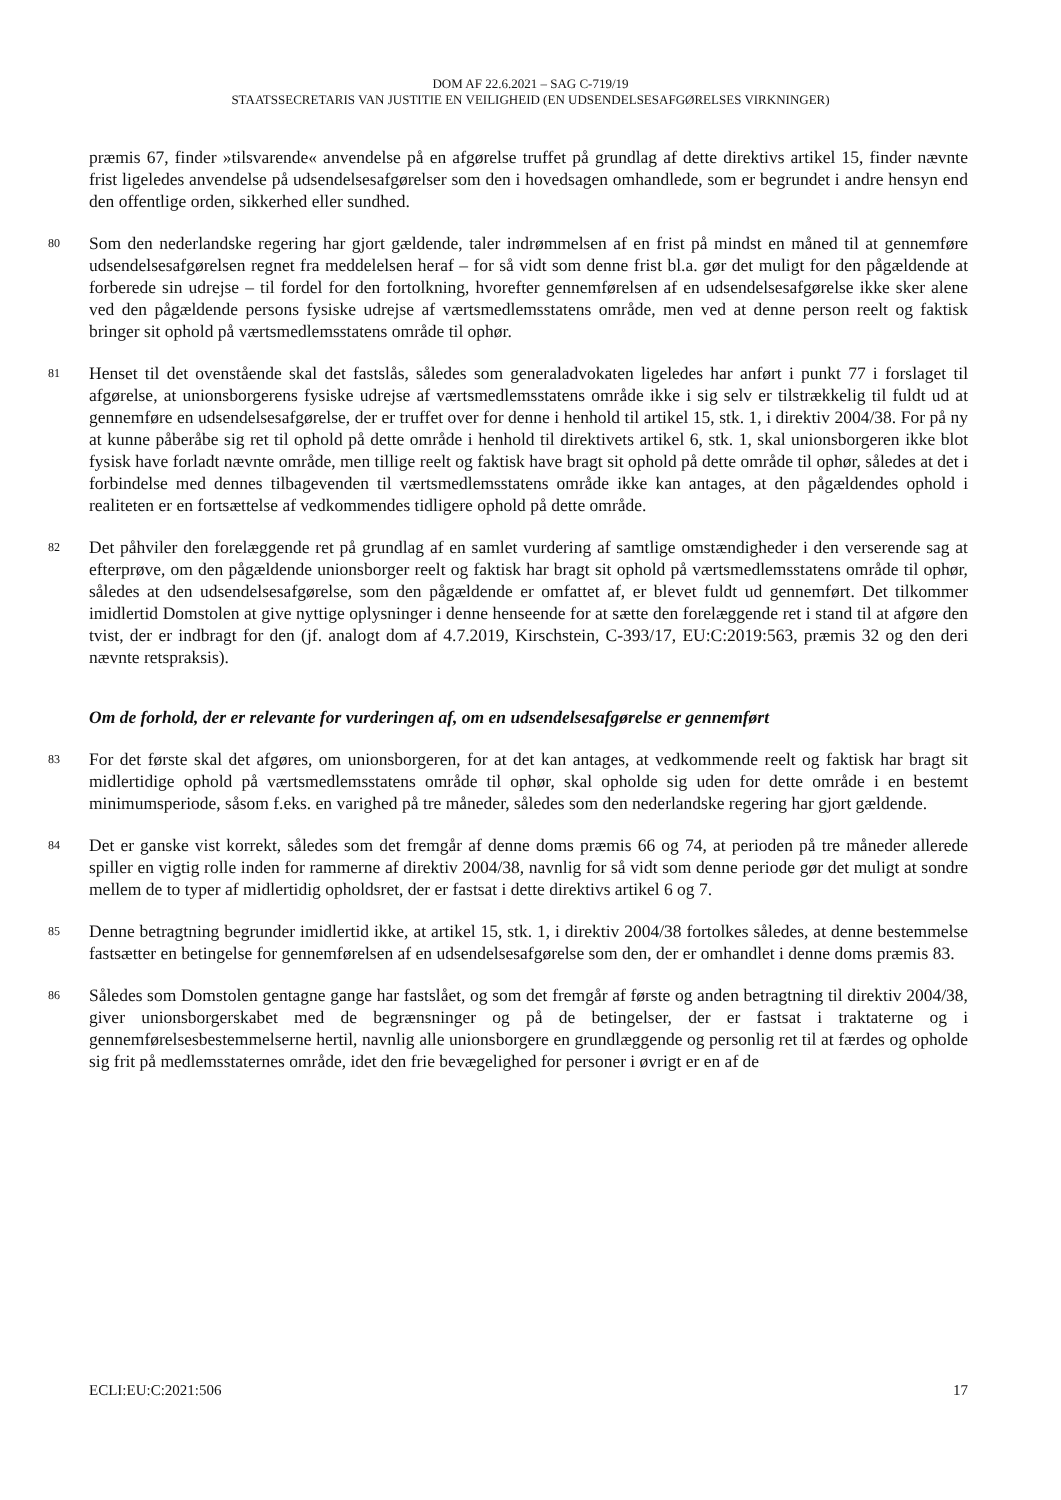DOM AF 22.6.2021 – SAG C-719/19
STAATSSECRETARIS VAN JUSTITIE EN VEILIGHEID (EN UDSENDELSESAFGØRELSES VIRKNINGER)
præmis 67, finder »tilsvarende« anvendelse på en afgørelse truffet på grundlag af dette direktivs artikel 15, finder nævnte frist ligeledes anvendelse på udsendelsesafgørelser som den i hovedsagen omhandlede, som er begrundet i andre hensyn end den offentlige orden, sikkerhed eller sundhed.
80
Som den nederlandske regering har gjort gældende, taler indrømmelsen af en frist på mindst en måned til at gennemføre udsendelsesafgørelsen regnet fra meddelelsen heraf – for så vidt som denne frist bl.a. gør det muligt for den pågældende at forberede sin udrejse – til fordel for den fortolkning, hvorefter gennemførelsen af en udsendelsesafgørelse ikke sker alene ved den pågældende persons fysiske udrejse af værtsmedlemsstatens område, men ved at denne person reelt og faktisk bringer sit ophold på værtsmedlemsstatens område til ophør.
81
Henset til det ovenstående skal det fastslås, således som generaladvokaten ligeledes har anført i punkt 77 i forslaget til afgørelse, at unionsborgerens fysiske udrejse af værtsmedlemsstatens område ikke i sig selv er tilstrækkelig til fuldt ud at gennemføre en udsendelsesafgørelse, der er truffet over for denne i henhold til artikel 15, stk. 1, i direktiv 2004/38. For på ny at kunne påberåbe sig ret til ophold på dette område i henhold til direktivets artikel 6, stk. 1, skal unionsborgeren ikke blot fysisk have forladt nævnte område, men tillige reelt og faktisk have bragt sit ophold på dette område til ophør, således at det i forbindelse med dennes tilbagevenden til værtsmedlemsstatens område ikke kan antages, at den pågældendes ophold i realiteten er en fortsættelse af vedkommendes tidligere ophold på dette område.
82
Det påhviler den forelæggende ret på grundlag af en samlet vurdering af samtlige omstændigheder i den verserende sag at efterprøve, om den pågældende unionsborger reelt og faktisk har bragt sit ophold på værtsmedlemsstatens område til ophør, således at den udsendelsesafgørelse, som den pågældende er omfattet af, er blevet fuldt ud gennemført. Det tilkommer imidlertid Domstolen at give nyttige oplysninger i denne henseende for at sætte den forelæggende ret i stand til at afgøre den tvist, der er indbragt for den (jf. analogt dom af 4.7.2019, Kirschstein, C-393/17, EU:C:2019:563, præmis 32 og den deri nævnte retspraksis).
Om de forhold, der er relevante for vurderingen af, om en udsendelsesafgørelse er gennemført
83
For det første skal det afgøres, om unionsborgeren, for at det kan antages, at vedkommende reelt og faktisk har bragt sit midlertidige ophold på værtsmedlemsstatens område til ophør, skal opholde sig uden for dette område i en bestemt minimumsperiode, såsom f.eks. en varighed på tre måneder, således som den nederlandske regering har gjort gældende.
84
Det er ganske vist korrekt, således som det fremgår af denne doms præmis 66 og 74, at perioden på tre måneder allerede spiller en vigtig rolle inden for rammerne af direktiv 2004/38, navnlig for så vidt som denne periode gør det muligt at sondre mellem de to typer af midlertidig opholdsret, der er fastsat i dette direktivs artikel 6 og 7.
85
Denne betragtning begrunder imidlertid ikke, at artikel 15, stk. 1, i direktiv 2004/38 fortolkes således, at denne bestemmelse fastsætter en betingelse for gennemførelsen af en udsendelsesafgørelse som den, der er omhandlet i denne doms præmis 83.
86
Således som Domstolen gentagne gange har fastslået, og som det fremgår af første og anden betragtning til direktiv 2004/38, giver unionsborgerskabet med de begrænsninger og på de betingelser, der er fastsat i traktaterne og i gennemførelsesbestemmelserne hertil, navnlig alle unionsborgere en grundlæggende og personlig ret til at færdes og opholde sig frit på medlemsstaternes område, idet den frie bevægelighed for personer i øvrigt er en af de
ECLI:EU:C:2021:506 17